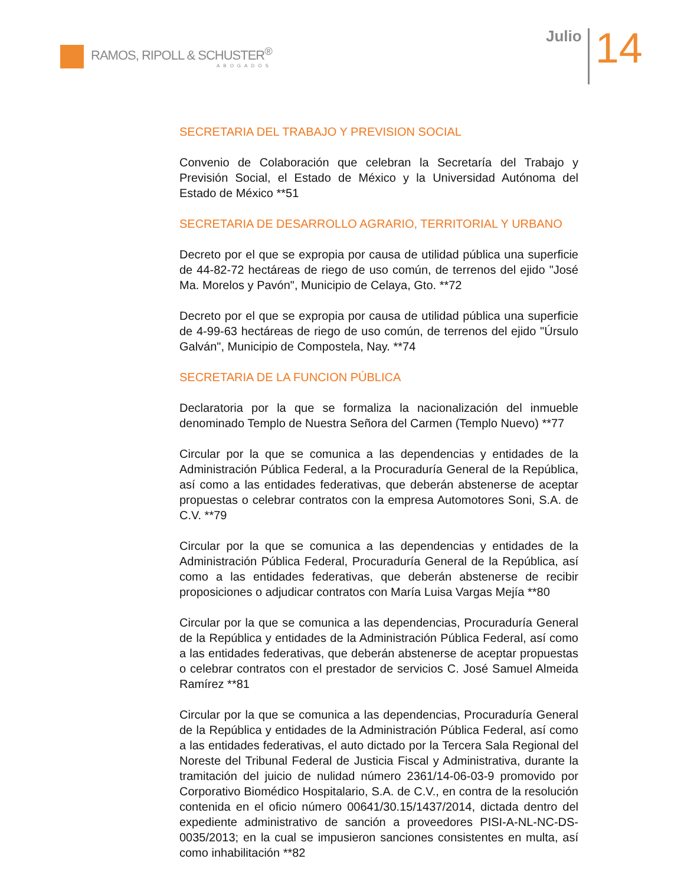RAMOS, RIPOLL & SCHUSTER<sup>®</sup>
ABOGADOS
Julio
14
SECRETARIA DEL TRABAJO Y PREVISION SOCIAL
Convenio de Colaboración que celebran la Secretaría del Trabajo y Previsión Social, el Estado de México y la Universidad Autónoma del Estado de México **51
SECRETARIA DE DESARROLLO AGRARIO, TERRITORIAL Y URBANO
Decreto por el que se expropia por causa de utilidad pública una superficie de 44-82-72 hectáreas de riego de uso común, de terrenos del ejido "José Ma. Morelos y Pavón", Municipio de Celaya, Gto. **72
Decreto por el que se expropia por causa de utilidad pública una superficie de 4-99-63 hectáreas de riego de uso común, de terrenos del ejido "Úrsulo Galván", Municipio de Compostela, Nay. **74
SECRETARIA DE LA FUNCION PÚBLICA
Declaratoria por la que se formaliza la nacionalización del inmueble denominado Templo de Nuestra Señora del Carmen (Templo Nuevo) **77
Circular por la que se comunica a las dependencias y entidades de la Administración Pública Federal, a la Procuraduría General de la República, así como a las entidades federativas, que deberán abstenerse de aceptar propuestas o celebrar contratos con la empresa Automotores Soni, S.A. de C.V. **79
Circular por la que se comunica a las dependencias y entidades de la Administración Pública Federal, Procuraduría General de la República, así como a las entidades federativas, que deberán abstenerse de recibir proposiciones o adjudicar contratos con María Luisa Vargas Mejía **80
Circular por la que se comunica a las dependencias, Procuraduría General de la República y entidades de la Administración Pública Federal, así como a las entidades federativas, que deberán abstenerse de aceptar propuestas o celebrar contratos con el prestador de servicios C. José Samuel Almeida Ramírez **81
Circular por la que se comunica a las dependencias, Procuraduría General de la República y entidades de la Administración Pública Federal, así como a las entidades federativas, el auto dictado por la Tercera Sala Regional del Noreste del Tribunal Federal de Justicia Fiscal y Administrativa, durante la tramitación del juicio de nulidad número 2361/14-06-03-9 promovido por Corporativo Biomédico Hospitalario, S.A. de C.V., en contra de la resolución contenida en el oficio número 00641/30.15/1437/2014, dictada dentro del expediente administrativo de sanción a proveedores PISI-A-NL-NC-DS-0035/2013; en la cual se impusieron sanciones consistentes en multa, así como inhabilitación **82